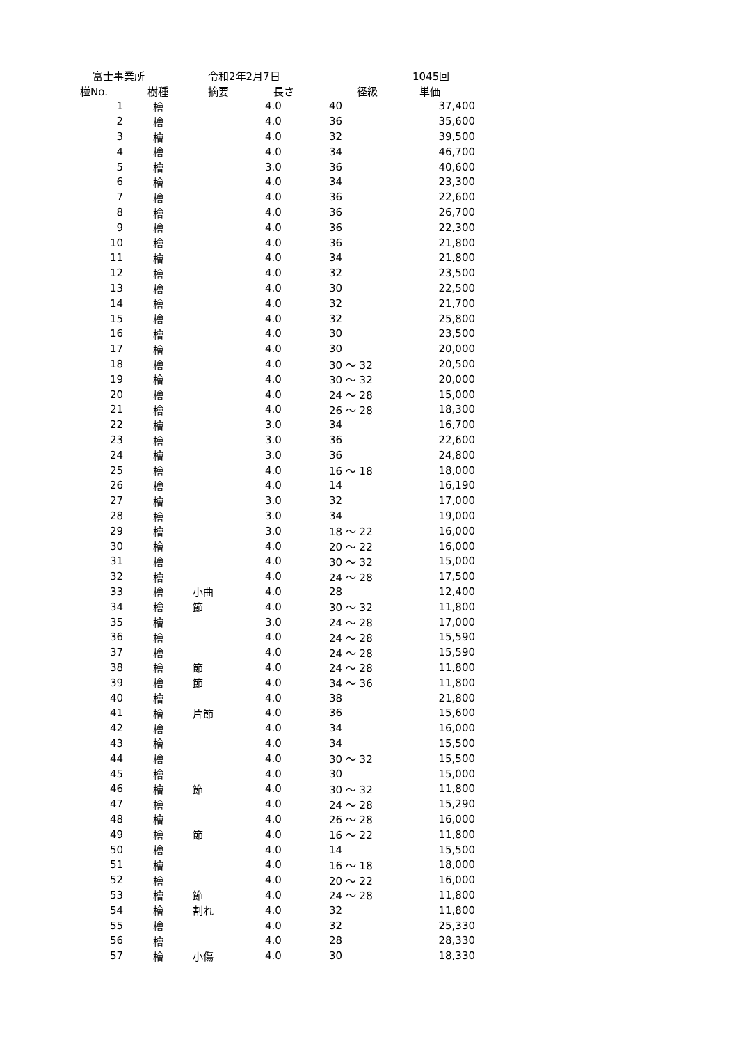| 富士事業所 | | 令和2年2月7日 | | | 1045回 |
| 椪No. | 樹種 | 摘要 | 長さ | 径級 | 単価 |
| 1 | 檜 | | 4.0 | 40 | 37,400 |
| 2 | 檜 | | 4.0 | 36 | 35,600 |
| 3 | 檜 | | 4.0 | 32 | 39,500 |
| 4 | 檜 | | 4.0 | 34 | 46,700 |
| 5 | 檜 | | 3.0 | 36 | 40,600 |
| 6 | 檜 | | 4.0 | 34 | 23,300 |
| 7 | 檜 | | 4.0 | 36 | 22,600 |
| 8 | 檜 | | 4.0 | 36 | 26,700 |
| 9 | 檜 | | 4.0 | 36 | 22,300 |
| 10 | 檜 | | 4.0 | 36 | 21,800 |
| 11 | 檜 | | 4.0 | 34 | 21,800 |
| 12 | 檜 | | 4.0 | 32 | 23,500 |
| 13 | 檜 | | 4.0 | 30 | 22,500 |
| 14 | 檜 | | 4.0 | 32 | 21,700 |
| 15 | 檜 | | 4.0 | 32 | 25,800 |
| 16 | 檜 | | 4.0 | 30 | 23,500 |
| 17 | 檜 | | 4.0 | 30 | 20,000 |
| 18 | 檜 | | 4.0 | 30 ～ 32 | 20,500 |
| 19 | 檜 | | 4.0 | 30 ～ 32 | 20,000 |
| 20 | 檜 | | 4.0 | 24 ～ 28 | 15,000 |
| 21 | 檜 | | 4.0 | 26 ～ 28 | 18,300 |
| 22 | 檜 | | 3.0 | 34 | 16,700 |
| 23 | 檜 | | 3.0 | 36 | 22,600 |
| 24 | 檜 | | 3.0 | 36 | 24,800 |
| 25 | 檜 | | 4.0 | 16 ～ 18 | 18,000 |
| 26 | 檜 | | 4.0 | 14 | 16,190 |
| 27 | 檜 | | 3.0 | 32 | 17,000 |
| 28 | 檜 | | 3.0 | 34 | 19,000 |
| 29 | 檜 | | 3.0 | 18 ～ 22 | 16,000 |
| 30 | 檜 | | 4.0 | 20 ～ 22 | 16,000 |
| 31 | 檜 | | 4.0 | 30 ～ 32 | 15,000 |
| 32 | 檜 | | 4.0 | 24 ～ 28 | 17,500 |
| 33 | 檜 | 小曲 | 4.0 | 28 | 12,400 |
| 34 | 檜 | 節 | 4.0 | 30 ～ 32 | 11,800 |
| 35 | 檜 | | 3.0 | 24 ～ 28 | 17,000 |
| 36 | 檜 | | 4.0 | 24 ～ 28 | 15,590 |
| 37 | 檜 | | 4.0 | 24 ～ 28 | 15,590 |
| 38 | 檜 | 節 | 4.0 | 24 ～ 28 | 11,800 |
| 39 | 檜 | 節 | 4.0 | 34 ～ 36 | 11,800 |
| 40 | 檜 | | 4.0 | 38 | 21,800 |
| 41 | 檜 | 片節 | 4.0 | 36 | 15,600 |
| 42 | 檜 | | 4.0 | 34 | 16,000 |
| 43 | 檜 | | 4.0 | 34 | 15,500 |
| 44 | 檜 | | 4.0 | 30 ～ 32 | 15,500 |
| 45 | 檜 | | 4.0 | 30 | 15,000 |
| 46 | 檜 | 節 | 4.0 | 30 ～ 32 | 11,800 |
| 47 | 檜 | | 4.0 | 24 ～ 28 | 15,290 |
| 48 | 檜 | | 4.0 | 26 ～ 28 | 16,000 |
| 49 | 檜 | 節 | 4.0 | 16 ～ 22 | 11,800 |
| 50 | 檜 | | 4.0 | 14 | 15,500 |
| 51 | 檜 | | 4.0 | 16 ～ 18 | 18,000 |
| 52 | 檜 | | 4.0 | 20 ～ 22 | 16,000 |
| 53 | 檜 | 節 | 4.0 | 24 ～ 28 | 11,800 |
| 54 | 檜 | 割れ | 4.0 | 32 | 11,800 |
| 55 | 檜 | | 4.0 | 32 | 25,330 |
| 56 | 檜 | | 4.0 | 28 | 28,330 |
| 57 | 檜 | 小傷 | 4.0 | 30 | 18,330 |